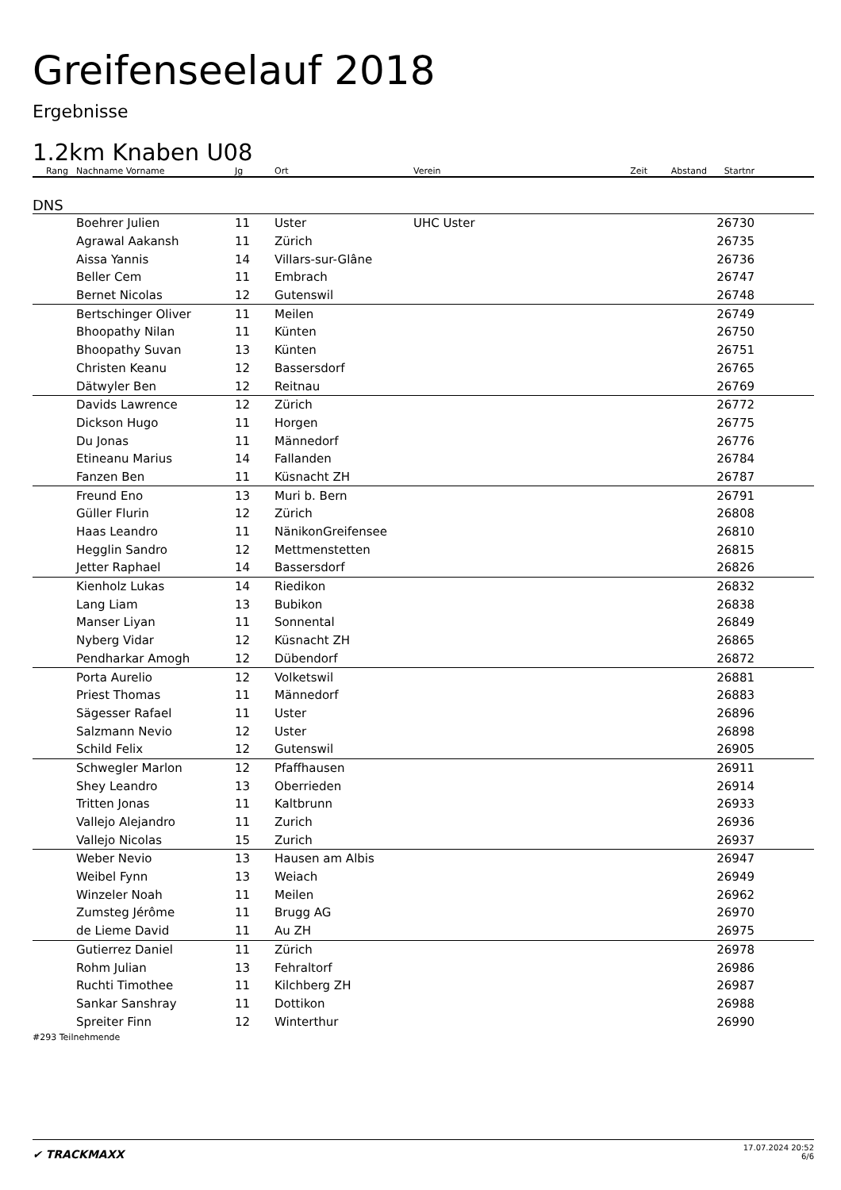Greifenseelauf 2018
Ergebnisse
1.2km Knaben U08
| Rang | Nachname Vorname | Jg | Ort | Verein | Zeit | Abstand | Startnr | |
| --- | --- | --- | --- | --- | --- | --- | --- | --- |
| DNS | | | | | | | | |
| | Boehrer Julien | 11 | Uster | UHC Uster | | | 26730 | |
| | Agrawal Aakansh | 11 | Zürich | | | | 26735 | |
| | Aissa Yannis | 14 | Villars-sur-Glâne | | | | 26736 | |
| | Beller Cem | 11 | Embrach | | | | 26747 | |
| | Bernet Nicolas | 12 | Gutenswil | | | | 26748 | |
| | Bertschinger Oliver | 11 | Meilen | | | | 26749 | |
| | Bhoopathy Nilan | 11 | Künten | | | | 26750 | |
| | Bhoopathy Suvan | 13 | Künten | | | | 26751 | |
| | Christen Keanu | 12 | Bassersdorf | | | | 26765 | |
| | Dätwyler Ben | 12 | Reitnau | | | | 26769 | |
| | Davids Lawrence | 12 | Zürich | | | | 26772 | |
| | Dickson Hugo | 11 | Horgen | | | | 26775 | |
| | Du Jonas | 11 | Männedorf | | | | 26776 | |
| | Etineanu Marius | 14 | Fallanden | | | | 26784 | |
| | Fanzen Ben | 11 | Küsnacht ZH | | | | 26787 | |
| | Freund Eno | 13 | Muri b. Bern | | | | 26791 | |
| | Güller Flurin | 12 | Zürich | | | | 26808 | |
| | Haas Leandro | 11 | NänikonGreifensee | | | | 26810 | |
| | Hegglin Sandro | 12 | Mettmenstetten | | | | 26815 | |
| | Jetter Raphael | 14 | Bassersdorf | | | | 26826 | |
| | Kienholz Lukas | 14 | Riedikon | | | | 26832 | |
| | Lang Liam | 13 | Bubikon | | | | 26838 | |
| | Manser Liyan | 11 | Sonnental | | | | 26849 | |
| | Nyberg Vidar | 12 | Küsnacht ZH | | | | 26865 | |
| | Pendharkar Amogh | 12 | Dübendorf | | | | 26872 | |
| | Porta Aurelio | 12 | Volketswil | | | | 26881 | |
| | Priest Thomas | 11 | Männedorf | | | | 26883 | |
| | Sägesser Rafael | 11 | Uster | | | | 26896 | |
| | Salzmann Nevio | 12 | Uster | | | | 26898 | |
| | Schild Felix | 12 | Gutenswil | | | | 26905 | |
| | Schwegler Marlon | 12 | Pfaffhausen | | | | 26911 | |
| | Shey Leandro | 13 | Oberrieden | | | | 26914 | |
| | Tritten Jonas | 11 | Kaltbrunn | | | | 26933 | |
| | Vallejo Alejandro | 11 | Zurich | | | | 26936 | |
| | Vallejo Nicolas | 15 | Zurich | | | | 26937 | |
| | Weber Nevio | 13 | Hausen am Albis | | | | 26947 | |
| | Weibel Fynn | 13 | Weiach | | | | 26949 | |
| | Winzeler Noah | 11 | Meilen | | | | 26962 | |
| | Zumsteg Jérôme | 11 | Brugg AG | | | | 26970 | |
| | de Lieme David | 11 | Au ZH | | | | 26975 | |
| | Gutierrez Daniel | 11 | Zürich | | | | 26978 | |
| | Rohm Julian | 13 | Fehraltorf | | | | 26986 | |
| | Ruchti Timothee | 11 | Kilchberg ZH | | | | 26987 | |
| | Sankar Sanshray | 11 | Dottikon | | | | 26988 | |
| | Spreiter Finn | 12 | Winterthur | | | | 26990 | |
#293 Teilnehmende
✔ TRACKMAXX
17.07.2024 20:52
6/6